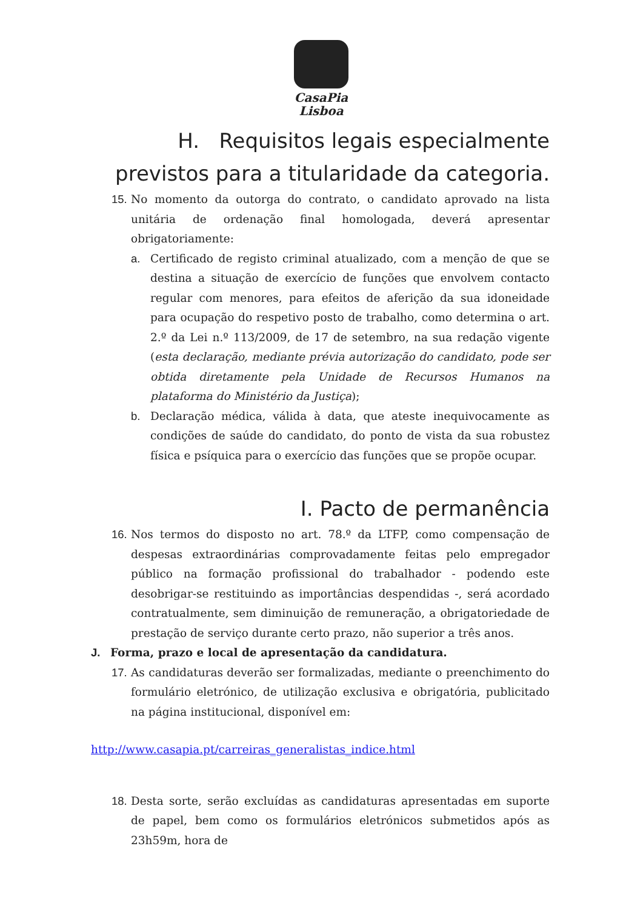CasaPia
Lisboa
H. Requisitos legais especialmente previstos para a titularidade da categoria.
15. No momento da outorga do contrato, o candidato aprovado na lista unitária de ordenação final homologada, deverá apresentar obrigatoriamente:
a. Certificado de registo criminal atualizado, com a menção de que se destina a situação de exercício de funções que envolvem contacto regular com menores, para efeitos de aferição da sua idoneidade para ocupação do respetivo posto de trabalho, como determina o art. 2.º da Lei n.º 113/2009, de 17 de setembro, na sua redação vigente (esta declaração, mediante prévia autorização do candidato, pode ser obtida diretamente pela Unidade de Recursos Humanos na plataforma do Ministério da Justiça);
b. Declaração médica, válida à data, que ateste inequivocamente as condições de saúde do candidato, do ponto de vista da sua robustez física e psíquica para o exercício das funções que se propõe ocupar.
I. Pacto de permanência
16. Nos termos do disposto no art. 78.º da LTFP, como compensação de despesas extraordinárias comprovadamente feitas pelo empregador público na formação profissional do trabalhador - podendo este desobrigar-se restituindo as importâncias despendidas -, será acordado contratualmente, sem diminuição de remuneração, a obrigatoriedade de prestação de serviço durante certo prazo, não superior a três anos.
J. Forma, prazo e local de apresentação da candidatura.
17. As candidaturas deverão ser formalizadas, mediante o preenchimento do formulário eletrónico, de utilização exclusiva e obrigatória, publicitado na página institucional, disponível em:
http://www.casapia.pt/carreiras_generalistas_indice.html
18. Desta sorte, serão excluídas as candidaturas apresentadas em suporte de papel, bem como os formulários eletrónicos submetidos após as 23h59m, hora de